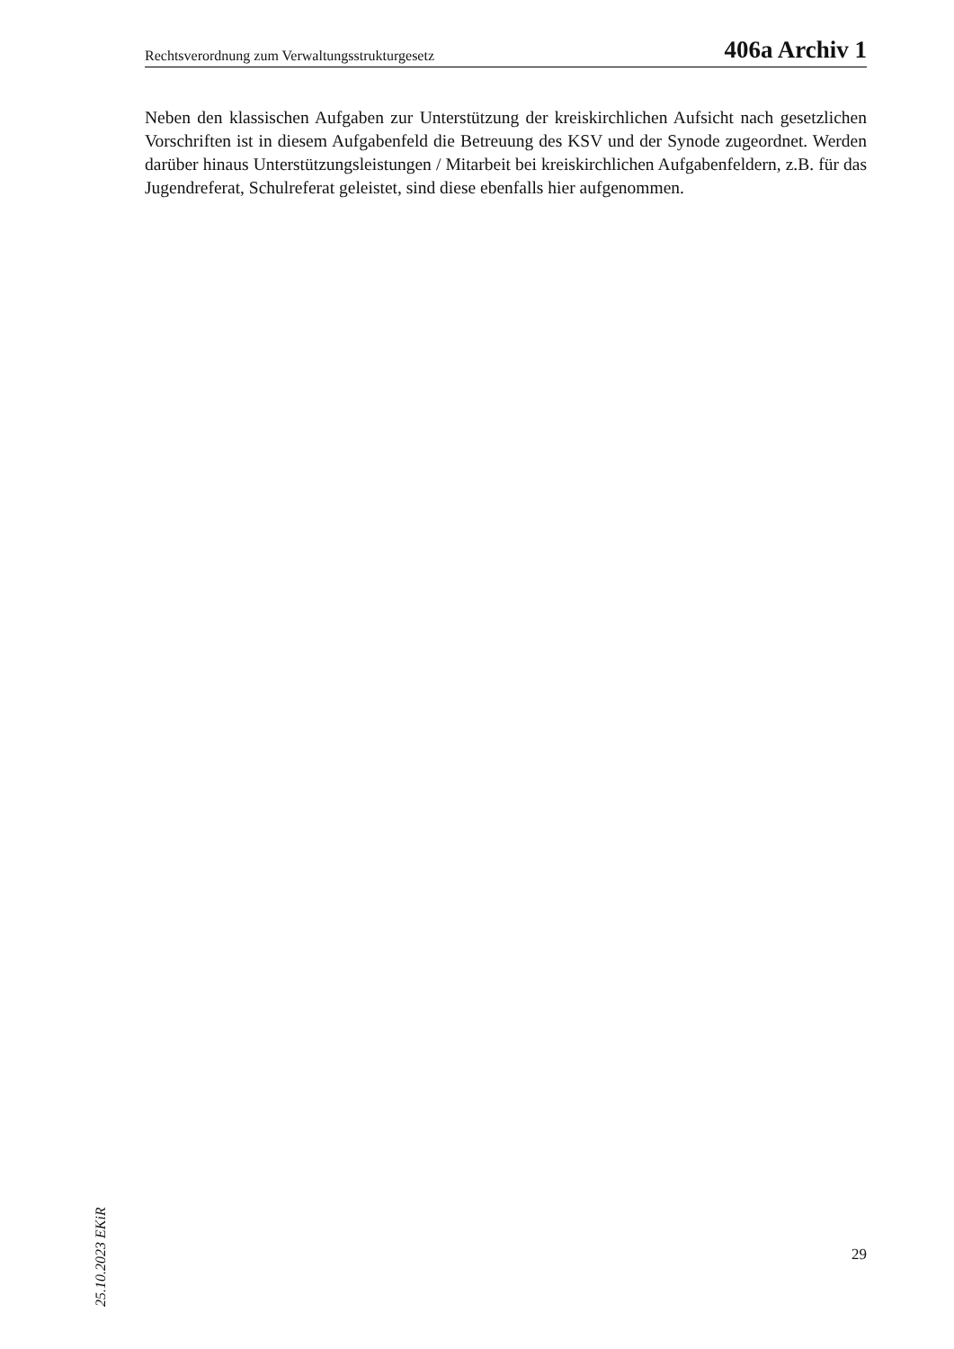Rechtsverordnung zum Verwaltungsstrukturgesetz 406a Archiv 1
Neben den klassischen Aufgaben zur Unterstützung der kreiskirchlichen Aufsicht nach gesetzlichen Vorschriften ist in diesem Aufgabenfeld die Betreuung des KSV und der Synode zugeordnet. Werden darüber hinaus Unterstützungsleistungen / Mitarbeit bei kreiskirchlichen Aufgabenfeldern, z.B. für das Jugendreferat, Schulreferat geleistet, sind diese ebenfalls hier aufgenommen.
25.10.2023 EKiR
29